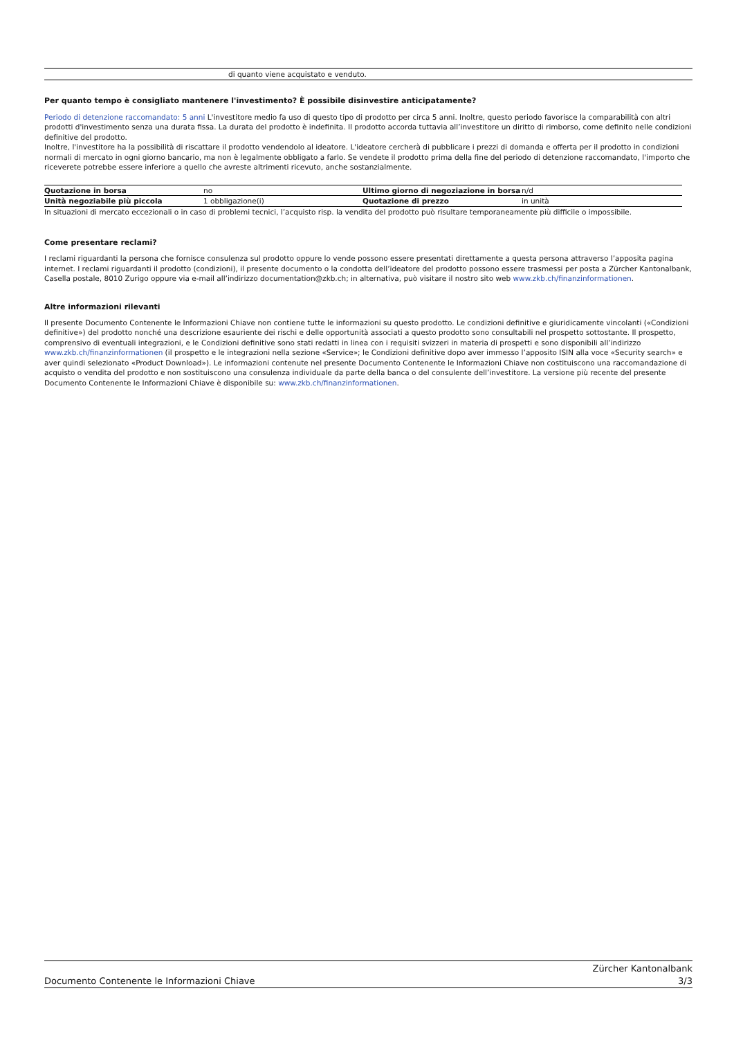di quanto viene acquistato e venduto.
Per quanto tempo è consigliato mantenere l'investimento? È possibile disinvestire anticipatamente?
Periodo di detenzione raccomandato: 5 anni L'investitore medio fa uso di questo tipo di prodotto per circa 5 anni. Inoltre, questo periodo favorisce la comparabilità con altri prodotti d'investimento senza una durata fissa. La durata del prodotto è indefinita. Il prodotto accorda tuttavia all’investitore un diritto di rimborso, come definito nelle condizioni definitive del prodotto.
Inoltre, l'investitore ha la possibilità di riscattare il prodotto vendendolo al ideatore. L'ideatore cercherà di pubblicare i prezzi di domanda e offerta per il prodotto in condizioni normali di mercato in ogni giorno bancario, ma non è legalmente obbligato a farlo. Se vendete il prodotto prima della fine del periodo di detenzione raccomandato, l'importo che riceverete potrebbe essere inferiore a quello che avreste altrimenti ricevuto, anche sostanzialmente.
| Quotazione in borsa | no | Ultimo giorno di negoziazione in borsa | n/d |
| Unità negoziabile più piccola | 1 obbligazione(i) | Quotazione di prezzo | in unità |
In situazioni di mercato eccezionali o in caso di problemi tecnici, l’acquisto risp. la vendita del prodotto può risultare temporaneamente più difficile o impossibile.
Come presentare reclami?
I reclami riguardanti la persona che fornisce consulenza sul prodotto oppure lo vende possono essere presentati direttamente a questa persona attraverso l’apposita pagina internet. I reclami riguardanti il prodotto (condizioni), il presente documento o la condotta dell’ideatore del prodotto possono essere trasmessi per posta a Zürcher Kantonalbank, Casella postale, 8010 Zurigo oppure via e-mail all’indirizzo documentation@zkb.ch; in alternativa, può visitare il nostro sito web www.zkb.ch/finanzinformationen.
Altre informazioni rilevanti
Il presente Documento Contenente le Informazioni Chiave non contiene tutte le informazioni su questo prodotto. Le condizioni definitive e giuridicamente vincolanti («Condizioni definitive») del prodotto nonché una descrizione esauriente dei rischi e delle opportunità associati a questo prodotto sono consultabili nel prospetto sottostante. Il prospetto, comprensivo di eventuali integrazioni, e le Condizioni definitive sono stati redatti in linea con i requisiti svizzeri in materia di prospetti e sono disponibili all’indirizzo www.zkb.ch/finanzinformationen (il prospetto e le integrazioni nella sezione «Service»; le Condizioni definitive dopo aver immesso l’apposito ISIN alla voce «Security search» e aver quindi selezionato «Product Download»). Le informazioni contenute nel presente Documento Contenente le Informazioni Chiave non costituiscono una raccomandazione di acquisto o vendita del prodotto e non sostituiscono una consulenza individuale da parte della banca o del consulente dell’investitore. La versione più recente del presente Documento Contenente le Informazioni Chiave è disponibile su: www.zkb.ch/finanzinformationen.
Documento Contenente le Informazioni Chiave Zürcher Kantonalbank
3/3